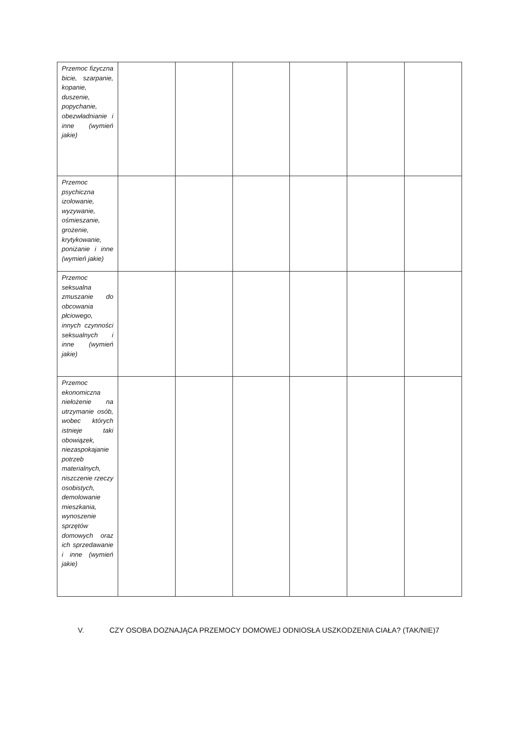| Przemoc fizyczna bicie, szarpanie, kopanie, duszenie, popychanie, obezwładnianie i inne (wymień jakie) | | | | | | |
| Przemoc psychiczna izolowanie, wyzywanie, ośmieszanie, grożenie, krytykowanie, poniżanie i inne (wymień jakie) | | | | | | |
| Przemoc seksualna zmuszanie do obcowania płciowego, innych czynności seksualnych i inne (wymień jakie) | | | | | | |
| Przemoc ekonomiczna niełożenie na utrzymanie osób, wobec których istnieje taki obowiązek, niezaspokajanie potrzeb materialnych, niszczenie rzeczy osobistych, demolowanie mieszkania, wynoszenie sprzętów domowych oraz ich sprzedawanie i inne (wymień jakie) | | | | | | |
V. CZY OSOBA DOZNAJĄCA PRZEMOCY DOMOWEJ ODNIOSŁA USZKODZENIA CIAŁA? (TAK/NIE)7